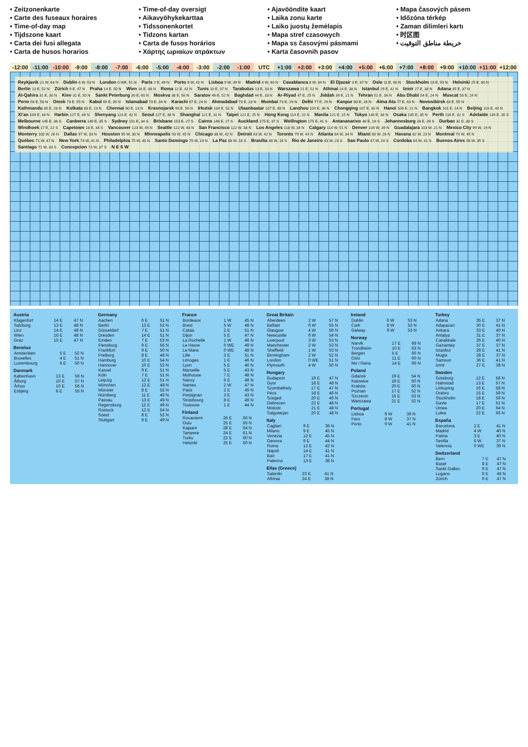• Zeitzonenkarte
• Carte des fuseaux horaires
• Time-of-day map
• Tijdszone kaart
• Carta dei fusi allegata
• Carta de husos horarios
• Time-of-day oversigt
• Aikavyöhykekarttaa
• Tidssonenkortet
• Tidzons kartan
• Carta de fusos horários
• Χάρτης ωριαίων ατράκτων
• Ajavööndite kaart
• Laika zonu karte
• Laiko juostų žemėlapis
• Mapa stref czasowych
• Mapa ss časovými pásmami
• Karta časovnih pasov
• Mapa časových pásem
• Időzóna térkép
• Zaman dilimleri kartı
• 时区图
• خريطة مناطق التوقيت
-12:00 -11:00 -10:00 -9:00 -8:00 -7:00 -6:00 -5:00 -4:00 -3:00 -2:00 -1:00 UTC +1:00 +2:00 +3:00 +4:00 +5:00 +6:00 +7:00 +8:00 +9:00 +10:00 +11:00 +12:00
Reykjavik 21 W, 64 N Dublin 6 W, 53 N London 0 WE, 51 N Paris 2 E, 49 N Porto 9 W, 41 N Lisboa 9 W, 39 N Madrid 4 W, 40 N Casablanca 8 W, 34 N El Djazair 3 E, 37 N Oslo 11 E, 60 N Stockholm 18 E, 59 N Helsinki 25 E, 60 N Berlin 13 E, 52 N Zürich 9 E, 47 N Praha 14 E, 50 N Wien 16 E, 48 N Roma 12 E, 42 N Tunis 10 E, 37 N Tarabulus 13 E, 33 N Warszawa 21 E, 52 N Athinai 24 E, 38 N Istanbul 29 E, 41 N Izmir 27 E, 38 N Adana 35 E, 37 N Al-Qahira 31 E, 30 N Kiev 31 E, 50 N Sankt Peterburg 30 E, 60 N Moskva 38 E, 56 N Saratov 46 E, 52 N Baghdad 44 E, 33 N Ar-Riyad 47 E, 25 N Jiddah 39 E, 21 N Tehran 51 E, 36 N Abu Dhabi 54 E, 24 N Muscat 58 E, 24 N Perm 56 E, 58 N Omsk 73 E, 55 N Kabul 69 E, 35 N Islamabad 73 E, 34 N Karachi 67 E, 24 N Ahmadabad 73 E, 23 N Mumbai 73 E, 19 N Delhi 77 E, 29 N Kanpur 80 E, 26 N Alma Ata 77 E, 43 N Novosibirsk 83 E, 55 N Kathmandu 85 E, 28 N Kolkata 88 E, 23 N Chennai 80 E, 13 N Krasnojarsk 93 E, 56 N Irkutsk 104 E, 52 N Ulaanbaatar 107 E, 48 N Lanzhou 104 E, 36 N Chongqing 107 E, 30 N Hanoi 106 E, 21 N Bangkok 101 E, 14 N Beijing 116 E, 40 N Xi'an 109 E, 34 N Harbin 127 E, 46 N Shenyang 123 E, 42 N Seoul 127 E, 38 N Shanghai 121 E, 31 N Taipei 121 E, 25 N Hong Kong 114 E, 22 N Manila 121 E, 15 N Tokyo 140 E, 36 N Osaka 135 E, 35 N Perth 116 E, 32 S Adelaide 139 E, 35 S Melbourne 145 E, 38 S Canberra 149 E, 35 S Sydney 151 E, 34 S Brisbane 153 E, 27 S Cairns 146 E, 17 S Auckland 175 E, 37 S Wellington 175 E, 41 S Antananarivo 48 E, 19 S Johannesburg 28 E, 26 S Durban 31 E, 30 S Windhoek 17 E, 22 S Capetown 18 E, 34 S Vancouver 123 W, 49 N Seattle 122 W, 48 N San Francisco 122 W, 38 N Los Angeles 118 W, 34 N Calgary 114 W, 51 N Denver 104 W, 39 N Guadalajara 103 W, 21 N Mexico City 99 W, 19 N Monterry 100 W, 26 N Dallas 97 W, 33 N Houston 95 W, 30 N Minneapolis 93 W, 45 N Chicago 88 W, 42 N Detroit 83 W, 42 N Toronto 79 W, 44 N Atlanta 84 W, 34 N Miami 80 W, 26 N Havana 82 W, 23 N Montreal 74 W, 45 N Québec 71 W, 47 N New York 74 W, 41 N Philadelphia 75 W, 40 N Santo Domingo 70 W, 19 N La Paz 68 W, 16 S Brasilia 48 W, 16 S Rio de Janeiro 43 W, 23 S Sao Paulo 47 W, 24 S Cordoba 64 W, 31 S Buenos Aires 58 W, 35 S Santiago 71 W, 33 S Concepcion 73 W, 37 S N E S W
| Austria | | |
| --- | --- | --- |
| Klagenfurt | 14 E | 47 N |
| Salzburg | 13 E | 48 N |
| Linz | 14 E | 48 N |
| Wien | 16 E | 48 N |
| Graz | 15 E | 47 N |
| Benelux | | |
| --- | --- | --- |
| Amsterdam | 5 E | 52 N |
| Bruxelles | 4 E | 51 N |
| Luxembourg | 6 E | 50 N |
| Danmark | | |
| --- | --- | --- |
| København | 13 E | 56 N |
| Ålborg | 10 E | 57 N |
| Århus | 10 E | 56 N |
| Esbjerg | 8 E | 55 N |
| Germany | | |
| --- | --- | --- |
| Aachen | 6 E | 51 N |
| Berlin | 13 E | 52 N |
| Düsseldorf | 7 E | 51 N |
| Dresden | 14 E | 51 N |
| Emden | 7 E | 53 N |
| Flensburg | 9 E | 55 N |
| Frankfurt | 9 E | 50 N |
| Freiburg | 8 E | 48 N |
| Hamburg | 10 E | 54 N |
| Hannover | 10 E | 52 N |
| Kassel | 9 E | 51 N |
| Köln | 7 E | 51 N |
| Leipzig | 12 E | 51 N |
| München | 12 E | 48 N |
| Münster | 8 E | 52 N |
| Nürnberg | 11 E | 49 N |
| Passau | 13 E | 49 N |
| Regensburg | 12 E | 49 N |
| Rostock | 12 E | 54 N |
| Soest | 8 E | 52 N |
| Stuttgart | 9 E | 49 N |
| France | | |
| --- | --- | --- |
| Bordeaux | 1 W | 45 N |
| Brest | 5 W | 48 N |
| Calais | 2 E | 51 N |
| Dijon | 5 E | 47 N |
| La Rochelle | 1 W | 46 N |
| Le Havre | 0 WE | 49 N |
| Le Mans | 0 WE | 48 N |
| Lille | 3 E | 51 N |
| Limoges | 1 E | 46 N |
| Lyon | 5 E | 46 N |
| Marseille | 5 E | 43 N |
| Mulhouse | 7 E | 48 N |
| Nancy | 6 E | 49 N |
| Nantes | 2 W | 47 N |
| Paris | 2 E | 49 N |
| Perpignan | 3 E | 43 N |
| Strasbourg | 8 E | 49 N |
| Toulouse | 1 E | 44 N |
| Finland | | |
| --- | --- | --- |
| Rovaniemi | 26 E | 66 N |
| Oulu | 25 E | 65 N |
| Kajaani | 28 E | 64 N |
| Tampere | 24 E | 61 N |
| Turku | 22 E | 60 N |
| Helsinki | 25 E | 60 N |
| Great Britain | | |
| --- | --- | --- |
| Aberdeen | 2 W | 57 N |
| Belfast | 6 W | 55 N |
| Glasgow | 4 W | 56 N |
| Newcastle | 6 W | 54 N |
| Liverpool | 3 W | 53 N |
| Manchester | 2 W | 53 N |
| Sheffield | 1 W | 53 N |
| Birmingham | 2 W | 52 N |
| London | 0 WE | 51 N |
| Plymouth | 4 W | 50 N |
| Hungary | | |
| --- | --- | --- |
| Budapest | 19 E | 47 N |
| Gyor | 18 E | 48 N |
| Szombathely | 17 E | 47 N |
| Pécs | 18 E | 46 N |
| Szeged | 20 E | 46 N |
| Debrecen | 22 E | 48 N |
| Miskolc | 21 E | 48 N |
| Salgotarjan | 20 E | 48 N |
| Italy | | |
| --- | --- | --- |
| Cagliari | 9 E | 39 N |
| Milano | 9 E | 45 N |
| Venezia | 12 E | 45 N |
| Genova | 9 E | 44 N |
| Roma | 12 E | 42 N |
| Napoli | 14 E | 41 N |
| Bari | 17 E | 41 N |
| Palermo | 13 E | 38 N |
| Ellas (Greece) | | |
| --- | --- | --- |
| Saloniki | 23 E | 41 N |
| Athinai | 24 E | 38 N |
| Ireland | | |
| --- | --- | --- |
| Dublin | 6 W | 53 N |
| Cork | 8 W | 52 N |
| Galway | 9 W | 53 N |
| Norway | | |
| --- | --- | --- |
| Narvik | 17 E | 68 N |
| Trondheim | 10 E | 63 N |
| Bergen | 5 E | 60 N |
| Oslo | 11 E | 60 N |
| Mo i Rana | 14 E | 66 N |
| Poland | | |
| --- | --- | --- |
| Gdansk | 19 E | 54 N |
| Katowice | 19 E | 50 N |
| Kraków | 20 E | 50 N |
| Poznan | 17 E | 52 N |
| Szczecin | 15 E | 53 N |
| Warszawa | 21 E | 52 N |
| Portugal | | |
| --- | --- | --- |
| Lisboa | 9 W | 39 N |
| Faro | 8 W | 37 N |
| Porto | 9 W | 41 N |
| Turkey | | |
| --- | --- | --- |
| Adana | 35 E | 37 N |
| Adapazari | 30 E | 41 N |
| Ankara | 33 E | 40 N |
| Antalya | 31 E | 37 N |
| Canakkale | 26 E | 40 N |
| Gaziantep | 37 E | 37 N |
| Istanbul | 29 E | 41 N |
| Mugla | 28 E | 37 N |
| Samsun | 36 E | 41 N |
| Izmir | 27 E | 38 N |
| Sweden | | |
| --- | --- | --- |
| Goteborg | 12 E | 58 N |
| Halmstad | 13 E | 57 N |
| Linkoping | 16 E | 58 N |
| Orebro | 15 E | 59 N |
| Stockholm | 18 E | 59 N |
| Gavle | 17 E | 61 N |
| Umea | 20 E | 64 N |
| Lulea | 22 E | 66 N |
| España | | |
| --- | --- | --- |
| Barcelona | 2 E | 41 N |
| Madrid | 4 W | 40 N |
| Palma | 3 E | 40 N |
| Sevilla | 6 W | 37 N |
| Valencia | 0 WE | 39 N |
| Switzerland | | |
| --- | --- | --- |
| Bern | 7 E | 47 N |
| Basel | 8 E | 47 N |
| Sankt Gallen | 9 E | 47 N |
| Lugano | 9 E | 46 N |
| Zürich | 9 E | 47 N |